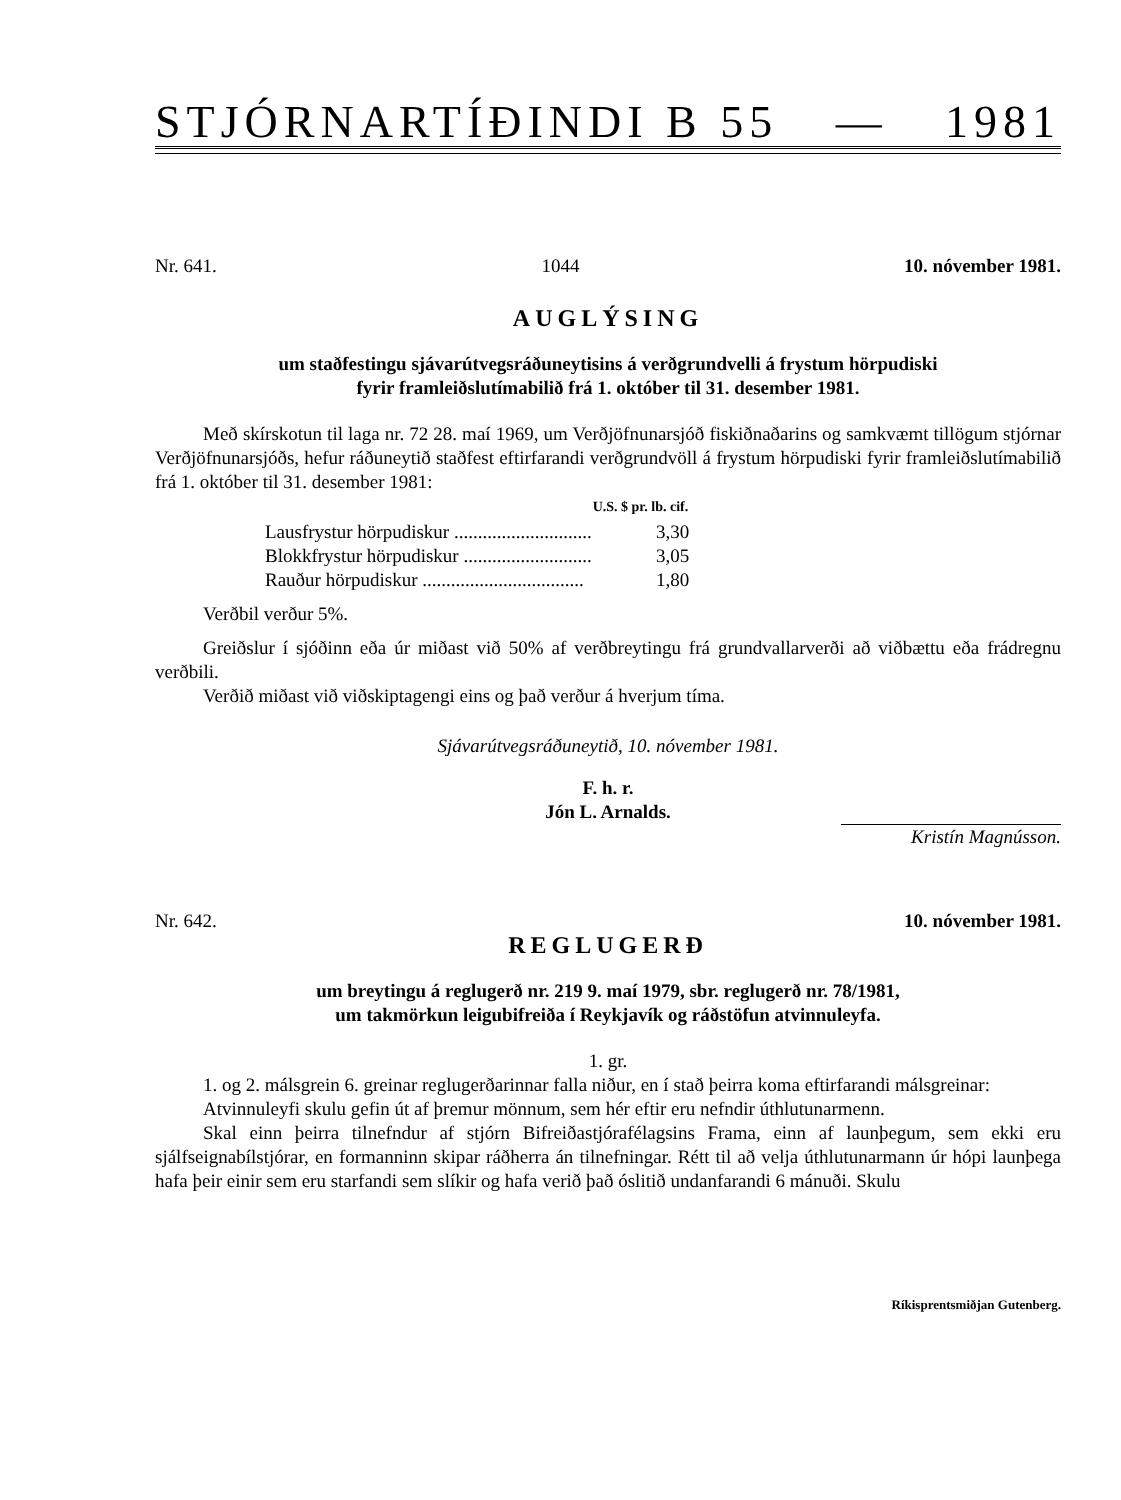STJÓRNARTÍÐINDI B 55 — 1981
Nr. 641. 1044 10. nóvember 1981.
AUGLÝSING
um staðfestingu sjávarútvegsráðuneytisins á verðgrundvelli á frystum hörpudiski
fyrir framleiðslutímabilið frá 1. október til 31. desember 1981.
Með skírskotun til laga nr. 72 28. maí 1969, um Verðjöfnunarsjóð fiskiðnaðarins og samkvæmt tillögum stjórnar Verðjöfnunarsjóðs, hefur ráðuneytið staðfest eftirfarandi verðgrundvöll á frystum hörpudiski fyrir framleiðslutímabilið frá 1. október til 31. desember 1981:
| | U.S. $ pr. lb. cif. |
| --- | --- |
| Lausfrystur hörpudiskur ............................. | 3,30 |
| Blokkfrystur hörpudiskur ........................... | 3,05 |
| Rauður hörpudiskur .................................. | 1,80 |
Verðbil verður 5%.
Greiðslur í sjóðinn eða úr miðast við 50% af verðbreytingu frá grundvallarverði að viðbættu eða frádregnu verðbili.
Verðið miðast við viðskiptagengi eins og það verður á hverjum tíma.
Sjávarútvegsráðuneytið, 10. nóvember 1981.
F. h. r.
Jón L. Arnalds.
Kristín Magnússon.
Nr. 642. 10. nóvember 1981.
REGLUGERÐ
um breytingu á reglugerð nr. 219 9. maí 1979, sbr. reglugerð nr. 78/1981,
um takmörkun leigubifreiða í Reykjavík og ráðstöfun atvinnuleyfa.
1. gr.
1. og 2. málsgrein 6. greinar reglugerðarinnar falla niður, en í stað þeirra koma eftirfarandi málsgreinar:
Atvinnuleyfi skulu gefin út af þremur mönnum, sem hér eftir eru nefndir úthlutunarmenn.
Skal einn þeirra tilnefndur af stjórn Bifreiðastjórafélagsins Frama, einn af launþegum, sem ekki eru sjálfseignabílstjórar, en formanninn skipar ráðherra án tilnefningar. Rétt til að velja úthlutunarmann úr hópi launþega hafa þeir einir sem eru starfandi sem slíkir og hafa verið það óslitið undanfarandi 6 mánuði. Skulu
Ríkisprentsmiðjan Gutenberg.